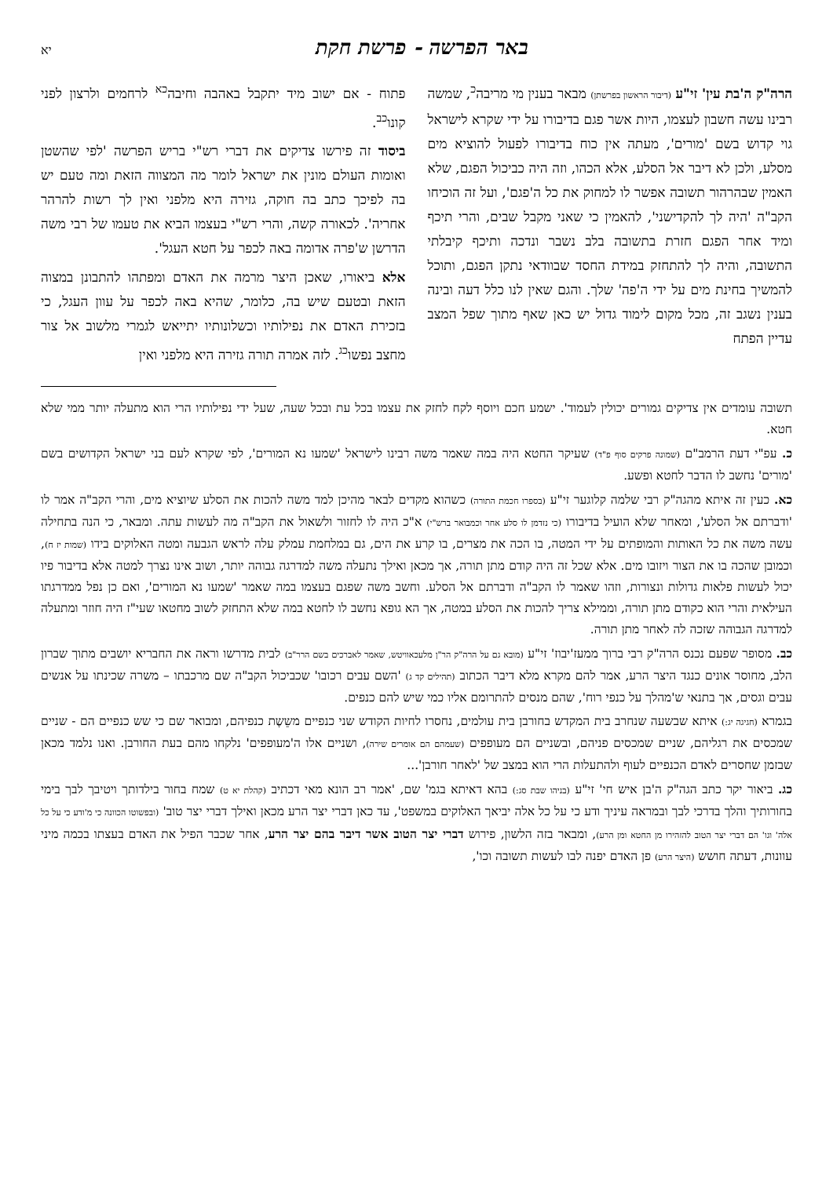באר הפרשה - פרשת חקת
יא
הרה"ק ה'בת עין' זי"ע (דיבור הראשון בפרשתן) מבאר בענין מי מריבה<sup>כ</sup>, שמשה רבינו עשה חשבון לעצמו, היות אשר פגם בדיבורו על ידי שקרא לישראל גוי קדוש בשם 'מורים', מעתה אין כוח בדיבורו לפעול להוציא מים מסלע, ולכן לא דיבר אל הסלע, אלא הכהו, וזה היה כביכול הפגם, שלא האמין שבהרהור תשובה אפשר לו למחוק את כל ה'פגם', ועל זה הוכיחו הקב"ה 'היה לך להקדישני', להאמין כי שאני מקבל שבים, והרי תיכף ומיד אחר הפגם חזרת בתשובה בלב נשבר ונדכה ותיכף קיבלתי התשובה, והיה לך להתחזק במידת החסד שבוודאי נתקן הפגם, ותוכל להמשיך בחינת מים על ידי ה'פה' שלך. והגם שאין לנו כלל דעה ובינה בענין נשגב זה, מכל מקום לימוד גדול יש כאן שאף מתוך שפל המצב עדיין הפתח
פתוח - אם ישוב מיד יתקבל באהבה וחיבה<sup>כא</sup> לרחמים ולרצון לפני קונו<sup>כב</sup>.
ביסוד זה פירשו צדיקים את דברי רש"י בריש הפרשה 'לפי שהשטן ואומות העולם מונין את ישראל לומר מה המצווה הזאת ומה טעם יש בה לפיכך כתב בה חוקה, גזירה היא מלפני ואין לך רשות להרהר אחריה'. לכאורה קשה, והרי רש"י בעצמו הביא את טעמו של רבי משה הדרשן ש'פרה אדומה באה לכפר על חטא העגל'.
אלא ביאורו, שאכן היצר מרמה את האדם ומפתהו להתבונן במצוה הזאת ובטעם שיש בה, כלומר, שהיא באה לכפר על עוון העגל, כי בזכירת האדם את נפילותיו וכשלונותיו יתייאש לגמרי מלשוב אל צור מחצב נפשו<sup>כג</sup>. לזה אמרה תורה גזירה היא מלפני ואין
תשובה עומדים אין צדיקים גמורים יכולין לעמוד'. ישמע חכם ויוסף לקח לחזק את עצמו בכל עת ובכל שעה, שעל ידי נפילותיו הרי הוא מתעלה יותר ממי שלא חטא.
כ. עפ"י דעת הרמב"ם (שמונה פרקים סוף פ"ד) שעיקר החטא היה במה שאמר משה רבינו לישראל 'שמעו נא המורים', לפי שקרא לעם בני ישראל הקדושים בשם 'מורים' נחשב לו הדבר לחטא ופשע.
כא. כעין זה איתא מהגה"ק רבי שלמה קלוגער זי"ע (בספרו חכמת התורה) כשהוא מקדים לבאר מהיכן למד משה להכות את הסלע שיוציא מים, והרי הקב"ה אמר לו 'ודברתם אל הסלע', ומאחר שלא הועיל בדיבורו (כי נזדמן לו סלע אחר וכמבואר ברש"י) א"כ היה לו לחזור ולשאול את הקב"ה מה לעשות עתה. ומבאר, כי הנה בתחילה עשה משה את כל האותות והמופתים על ידי המטה, בו הכה את מצרים, בו קרע את הים, גם במלחמת עמלק עלה לראש הגבעה ומטה האלוקים בידו (שמות יז ח), וכמובן שהכה בו את הצור ויזובו מים. אלא שכל זה היה קודם מתן תורה, אך מכאן ואילך נתעלה משה למדרגה גבוהה יותר, ושוב אינו נצרך למטה אלא בדיבור פיו יכול לעשות פלאות גדולות ונצורות, וזהו שאמר לו הקב"ה ודברתם אל הסלע. וחשב משה שפגם בעצמו במה שאמר 'שמעו נא המורים', ואם כן נפל ממדרגתו העילאית והרי הוא כקודם מתן תורה, וממילא צריך להכות את הסלע במטה, אך הא גופא נחשב לו לחטא במה שלא התחזק לשוב מחטאו שעי"ז היה חוזר ומתעלה למדרגה הגבוהה שזכה לה לאחר מתן תורה.
כב. מסופר שפעם נכנס הרה"ק רבי ברוך ממעז'יבוז' זי"ע (מובא גם על הרה"ק הר"ן מלעכאוויטש, שאמר לאברכים בשם הרר"ב) לבית מדרשו וראה את החבריא יושבים מתוך שברון הלב, מחוסר אונים כנגד היצר הרע, אמר להם מקרא מלא דיבר הכתוב (תהילים קד ג) 'השם עבים רכובו' שכביכול הקב"ה שם מרכבתו – משרה שכינתו על אנשים עבים וגסים, אך בתנאי ש'מהלך על כנפי רוח', שהם מנסים להתרומם אליו כמי שיש להם כנפים.
בגמרא (חגיגה יג:) איתא שבשעה שנחרב בית המקדש בחורבן בית עולמים, נחסרו לחיות הקודש שני כנפיים משֵשֶת כנפיהם, ומבואר שם כי שש כנפיים הם - שניים שמכסים את רגליהם, שניים שמכסים פניהם, ובשניים הם מעופפים (שעמהם הם אומרים שירה), ושניים אלו ה'מעופפים' נלקחו מהם בעת החורבן. ואנו נלמד מכאן שבזמן שחסרים לאדם הכנפיים לעוף ולהתעלות הרי הוא במצב של 'לאחר חורבן'...
כג. ביאור יקר כתב הגה"ק ה'בן איש חי' זי"ע (בניהו שבת סג:) בהא דאיתא בגמ' שם, 'אמר רב הונא מאי דכתיב (קהלת יא ט) שמח בחור בילדותך ויטיבך לבך בימי בחורותיך והלך בדרכי לבך ובמראה עיניך ודע כי על כל אלה יביאך האלוקים במשפט', עד כאן דברי יצר הרע מכאן ואילך דברי יצר טוב' (ובפשוטו הכוונה כי מ'ודע כי על כל אלה' וגו' הם דברי יצר הטוב להזהירו מן החטא ומן הרע), ומבאר בזה הלשון, פירוש דברי יצר הטוב אשר דיבר בהם יצר הרע, אחר שכבר הפיל את האדם בעצתו בכמה מיני עוונות, דעתה חושש (היצר הרע) פן האדם יפנה לבו לעשות תשובה וכו',